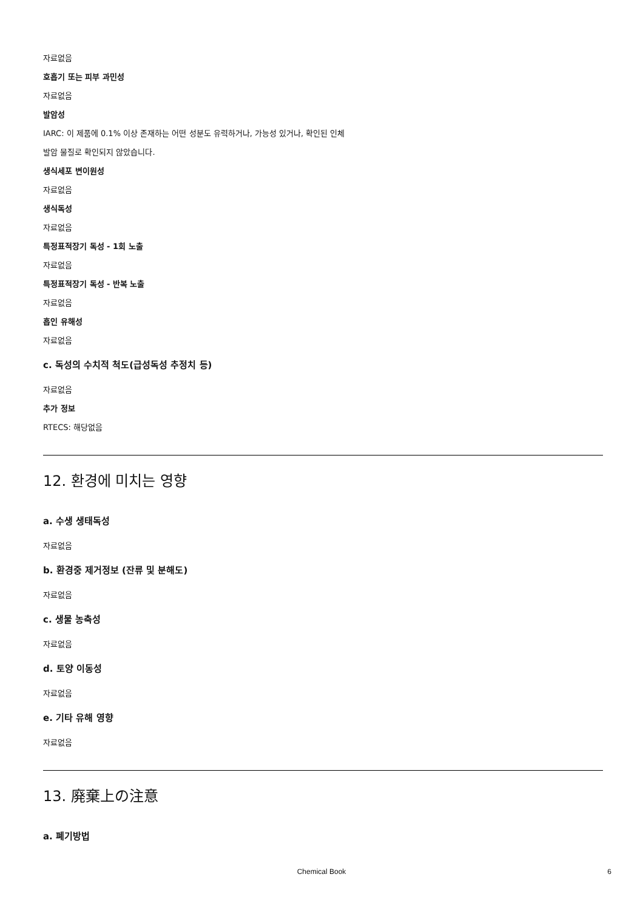자료없음
호흡기 또는 피부 과민성
자료없음
발암성
IARC: 이 제품에 0.1% 이상 존재하는 어떤 성분도 유력하거나, 가능성 있거나, 확인된 인체
발암 물질로 확인되지 않았습니다.
생식세포 변이원성
자료없음
생식독성
자료없음
특정표적장기 독성 - 1회 노출
자료없음
특정표적장기 독성 - 반복 노출
자료없음
흡인 유해성
자료없음
c. 독성의 수치적 척도(급성독성 추정치 등)
자료없음
추가 정보
RTECS: 해당없음
12. 환경에 미치는 영향
a. 수생 생태독성
자료없음
b. 환경중 제거정보 (잔류 및 분해도)
자료없음
c. 생물 농축성
자료없음
d. 토양 이동성
자료없음
e. 기타 유해 영향
자료없음
13. 廃棄上の注意
a. 폐기방법
Chemical Book 6